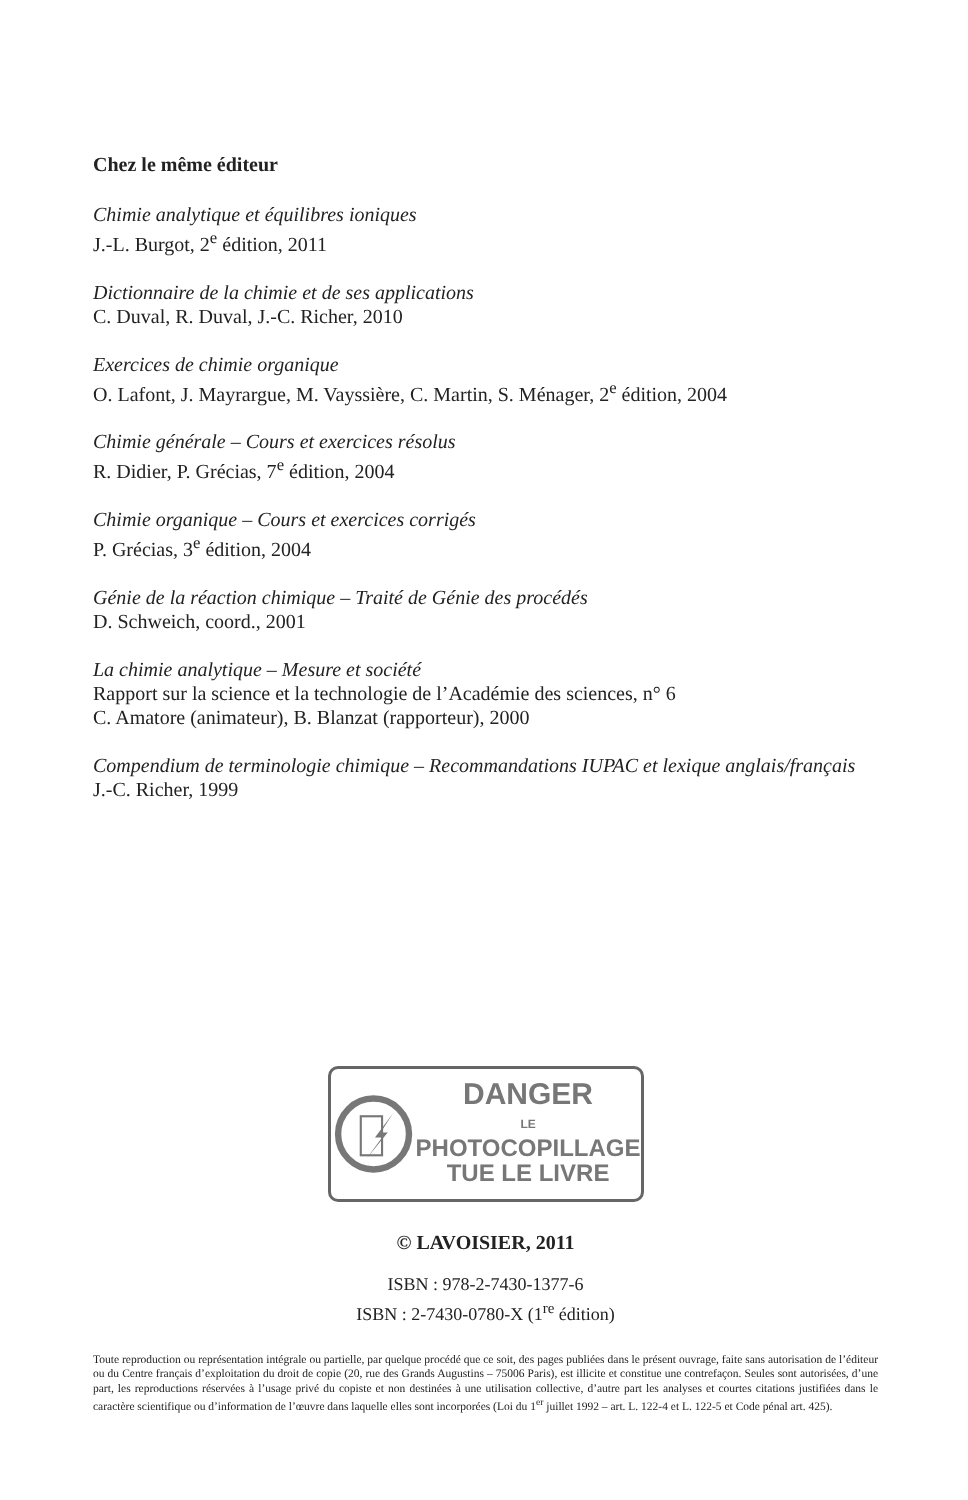Chez le même éditeur
Chimie analytique et équilibres ioniques
J.-L. Burgot, 2<sup>e</sup> édition, 2011
Dictionnaire de la chimie et de ses applications
C. Duval, R. Duval, J.-C. Richer, 2010
Exercices de chimie organique
O. Lafont, J. Mayrargue, M. Vayssière, C. Martin, S. Ménager, 2<sup>e</sup> édition, 2004
Chimie générale – Cours et exercices résolus
R. Didier, P. Grécias, 7<sup>e</sup> édition, 2004
Chimie organique – Cours et exercices corrigés
P. Grécias, 3<sup>e</sup> édition, 2004
Génie de la réaction chimique – Traité de Génie des procédés
D. Schweich, coord., 2001
La chimie analytique – Mesure et société
Rapport sur la science et la technologie de l’Académie des sciences, n° 6
C. Amatore (animateur), B. Blanzat (rapporteur), 2000
Compendium de terminologie chimique – Recommandations IUPAC et lexique anglais/français
J.-C. Richer, 1999
DANGER
LE
PHOTOCOPILLAGE
TUE LE LIVRE
© LAVOISIER, 2011
ISBN : 978-2-7430-1377-6
ISBN : 2-7430-0780-X (1<sup>re</sup> édition)
Toute reproduction ou représentation intégrale ou partielle, par quelque procédé que ce soit, des pages publiées dans le présent ouvrage, faite sans autorisation de l’éditeur ou du Centre français d’exploitation du droit de copie (20, rue des Grands Augustins – 75006 Paris), est illicite et constitue une contrefaçon. Seules sont autorisées, d’une part, les reproductions réservées à l’usage privé du copiste et non destinées à une utilisation collective, d’autre part les analyses et courtes citations justifiées dans le caractère scientifique ou d’information de l’œuvre dans laquelle elles sont incorporées (Loi du 1<sup>er</sup> juillet 1992 – art. L. 122-4 et L. 122-5 et Code pénal art. 425).